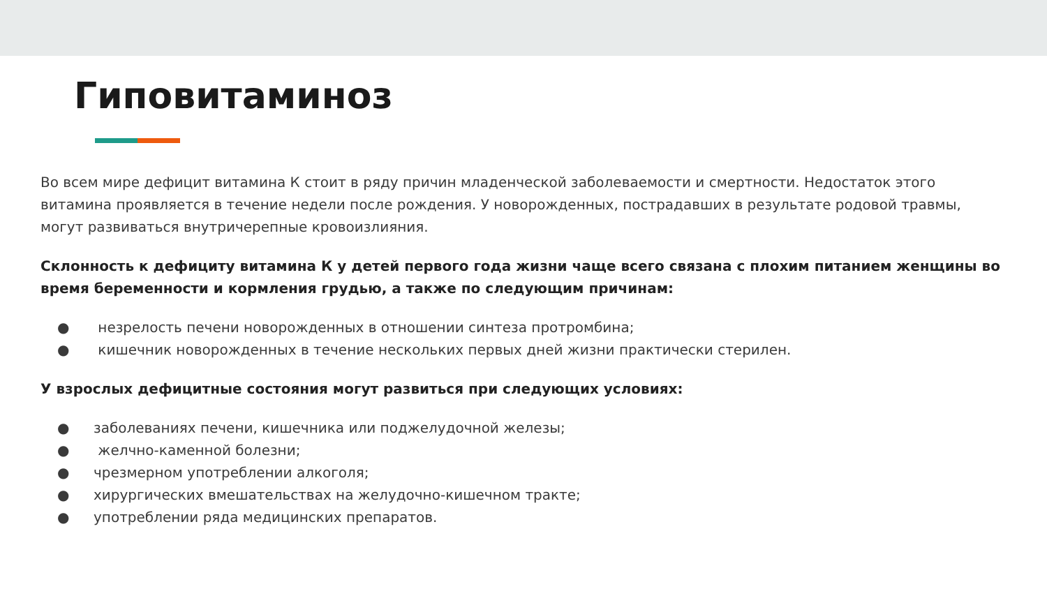Гиповитаминоз
Во всем мире дефицит витамина К стоит в ряду причин младенческой заболеваемости и смертности. Недостаток этого витамина проявляется в течение недели после рождения. У новорожденных, пострадавших в результате родовой травмы, могут развиваться внутричерепные кровоизлияния.
Склонность к дефициту витамина К у детей первого года жизни чаще всего связана с плохим питанием женщины во время беременности и кормления грудью, а также по следующим причинам:
● незрелость печени новорожденных в отношении синтеза протромбина;
● кишечник новорожденных в течение нескольких первых дней жизни практически стерилен.
У взрослых дефицитные состояния могут развиться при следующих условиях:
● заболеваниях печени, кишечника или поджелудочной железы;
● желчно-каменной болезни;
● чрезмерном употреблении алкоголя;
● хирургических вмешательствах на желудочно-кишечном тракте;
● употреблении ряда медицинских препаратов.